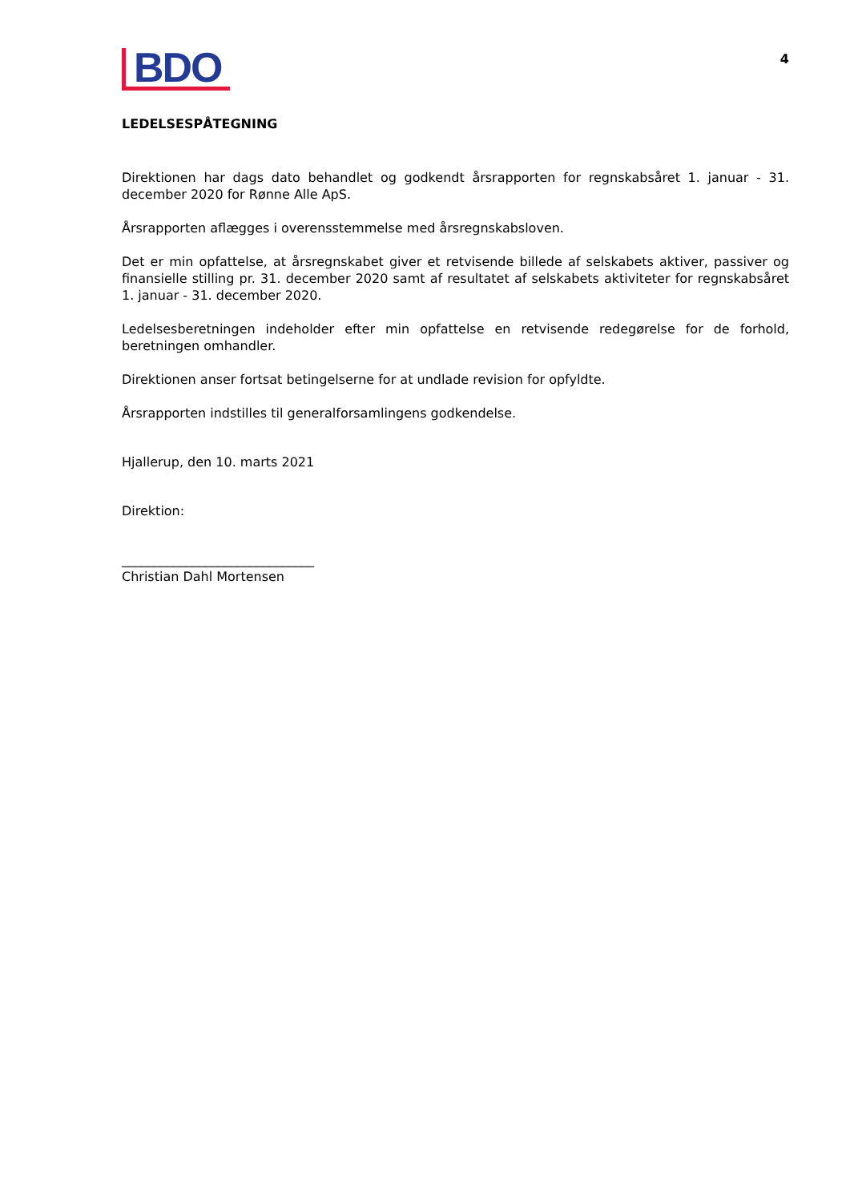BDO
4
LEDELSESPÅTEGNING
Direktionen har dags dato behandlet og godkendt årsrapporten for regnskabsåret 1. januar - 31. december 2020 for Rønne Alle ApS.
Årsrapporten aflægges i overensstemmelse med årsregnskabsloven.
Det er min opfattelse, at årsregnskabet giver et retvisende billede af selskabets aktiver, passiver og finansielle stilling pr. 31. december 2020 samt af resultatet af selskabets aktiviteter for regnskabsåret 1. januar - 31. december 2020.
Ledelsesberetningen indeholder efter min opfattelse en retvisende redegørelse for de forhold, beretningen omhandler.
Direktionen anser fortsat betingelserne for at undlade revision for opfyldte.
Årsrapporten indstilles til generalforsamlingens godkendelse.
Hjallerup, den 10. marts 2021
Direktion:
______________________________
Christian Dahl Mortensen